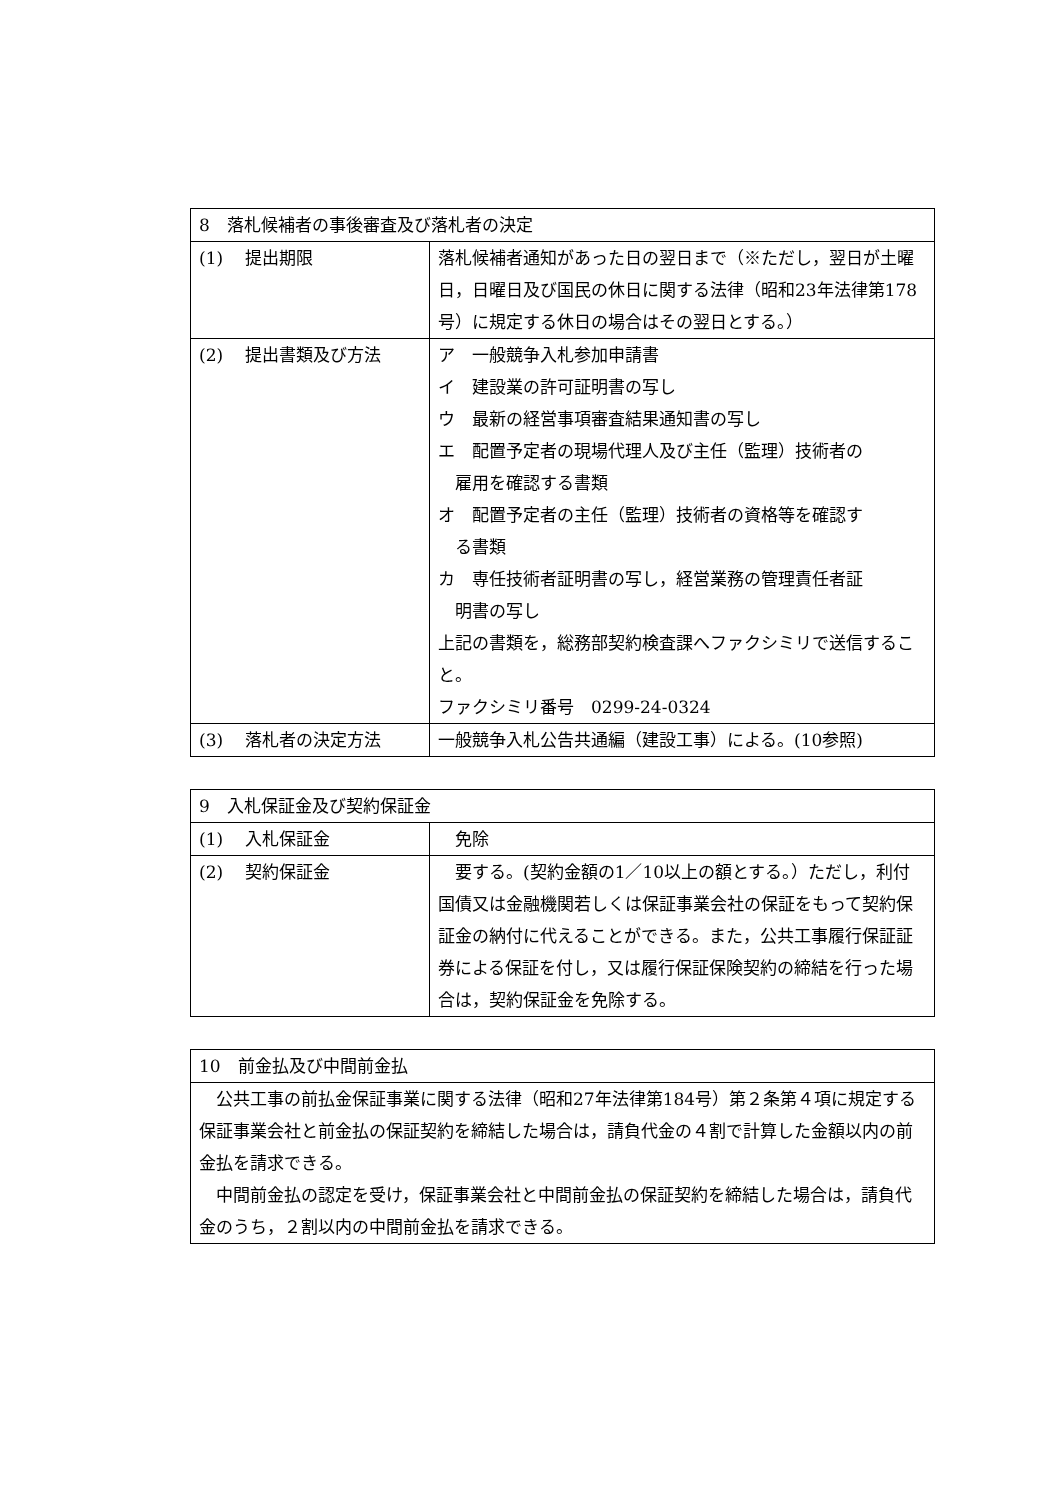| 8 落札候補者の事後審査及び落札者の決定 | |
| (1) 提出期限 | 落札候補者通知があった日の翌日まで（※ただし，翌日が土曜日，日曜日及び国民の休日に関する法律（昭和23年法律第178号）に規定する休日の場合はその翌日とする。） |
| (2) 提出書類及び方法 | ア 一般競争入札参加申請書 イ 建設業の許可証明書の写し ウ 最新の経営事項審査結果通知書の写し エ 配置予定者の現場代理人及び主任（監理）技術者の 雇用を確認する書類 オ 配置予定者の主任（監理）技術者の資格等を確認す る書類 カ 専任技術者証明書の写し，経営業務の管理責任者証 明書の写し 上記の書類を，総務部契約検査課へファクシミリで送信すること。 ファクシミリ番号 0299-24-0324 |
| (3) 落札者の決定方法 | 一般競争入札公告共通編（建設工事）による。(10参照) |
| 9 入札保証金及び契約保証金 | |
| (1) 入札保証金 | 免除 |
| (2) 契約保証金 | 要する。(契約金額の1／10以上の額とする。）ただし，利付国債又は金融機関若しくは保証事業会社の保証をもって契約保証金の納付に代えることができる。また，公共工事履行保証証券による保証を付し，又は履行保証保険契約の締結を行った場合は，契約保証金を免除する。 |
| 10 前金払及び中間前金払 |
| 公共工事の前払金保証事業に関する法律（昭和27年法律第184号）第２条第４項に規定する保証事業会社と前金払の保証契約を締結した場合は，請負代金の４割で計算した金額以内の前金払を請求できる。 中間前金払の認定を受け，保証事業会社と中間前金払の保証契約を締結した場合は，請負代金のうち，２割以内の中間前金払を請求できる。 |